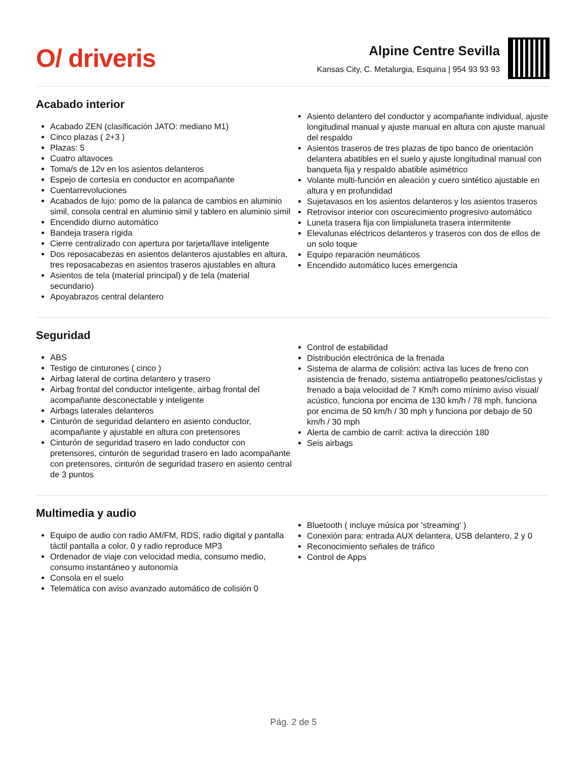O/ driveris
Alpine Centre Sevilla
Kansas City, C. Metalurgia, Esquina | 954 93 93 93
Acabado interior
Acabado ZEN (clasificación JATO: mediano M1)
Cinco plazas ( 2+3 )
Plazas: 5
Cuatro altavoces
Toma/s de 12v en los asientos delanteros
Espejo de cortesía en conductor en acompañante
Cuentarrevoluciones
Acabados de lujo: pomo de la palanca de cambios en aluminio simil, consola central en aluminio simil y tablero en aluminio simil
Encendido diurno automático
Bandeja trasera rígida
Cierre centralizado con apertura por tarjeta/llave inteligente
Dos reposacabezas en asientos delanteros ajustables en altura, tres reposacabezas en asientos traseros ajustables en altura
Asientos de tela (material principal) y de tela (material secundario)
Apoyabrazos central delantero
Asiento delantero del conductor y acompañante individual, ajuste longitudinal manual y ajuste manual en altura con ajuste manual del respaldo
Asientos traseros de tres plazas de tipo banco de orientación delantera abatibles en el suelo y ajuste longitudinal manual con banqueta fija y respaldo abatible asimétrico
Volante multi-función en aleación y cuero sintético ajustable en altura y en profundidad
Sujetavasos en los asientos delanteros y los asientos traseros
Retrovisor interior con oscurecimiento progresivo automático
Luneta trasera fija con limpialuneta trasera intermitente
Elevalunas eléctricos delanteros y traseros con dos de ellos de un solo toque
Equipo reparación neumáticos
Encendido automático luces emergencia
Seguridad
ABS
Testigo de cinturones ( cinco )
Airbag lateral de cortina delantero y trasero
Airbag frontal del conductor inteligente, airbag frontal del acompañante desconectable y inteligente
Airbags laterales delanteros
Cinturón de seguridad delantero en asiento conductor, acompañante y ajustable en altura con pretensores
Cinturón de seguridad trasero en lado conductor con pretensores, cinturón de seguridad trasero en lado acompañante con pretensores, cinturón de seguridad trasero en asiento central de 3 puntos
Control de estabilidad
Distribución electrónica de la frenada
Sistema de alarma de colisión: activa las luces de freno con asistencia de frenado, sistema antiatropello peatones/ciclistas y frenado a baja velocidad de 7 Km/h como mínimo aviso visual/ acústico, funciona por encima de 130 km/h / 78 mph, funciona por encima de 50 km/h / 30 mph y funciona por debajo de 50 km/h / 30 mph
Alerta de cambio de carril: activa la dirección 180
Seis airbags
Multimedia y audio
Equipo de audio con radio AM/FM, RDS, radio digital y pantalla táctil pantalla a color, 0 y radio reproduce MP3
Ordenador de viaje con velocidad media, consumo medio, consumo instantáneo y autonomía
Consola en el suelo
Telemática con aviso avanzado automático de colisión 0
Bluetooth ( incluye música por 'streaming' )
Conexión para: entrada AUX delantera, USB delantero, 2 y 0
Reconocimiento señales de tráfico
Control de Apps
Pág. 2 de 5